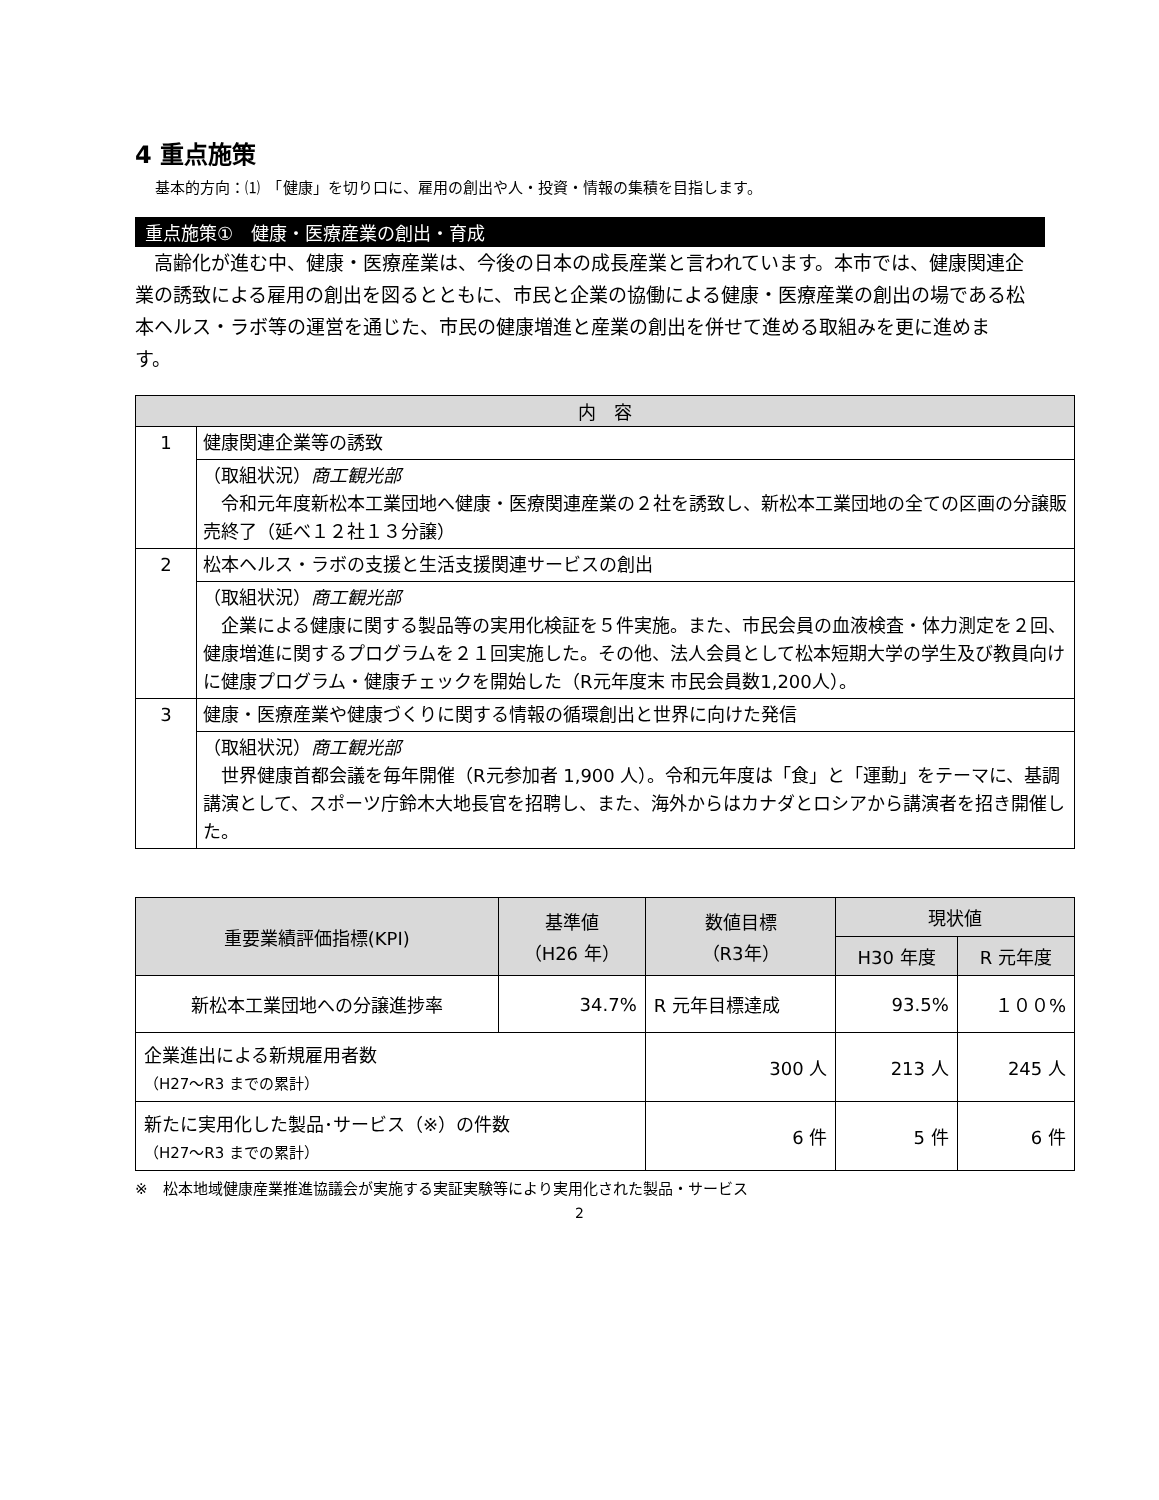4 重点施策
基本的方向：⑴　「健康」を切り口に、雇用の創出や人・投資・情報の集積を目指します。
重点施策①　健康・医療産業の創出・育成
　高齢化が進む中、健康・医療産業は、今後の日本の成長産業と言われています。本市では、健康関連企業の誘致による雇用の創出を図るとともに、市民と企業の協働による健康・医療産業の創出の場である松本ヘルス・ラボ等の運営を通じた、市民の健康増進と産業の創出を併せて進める取組みを更に進めます。
| 内 容 | |
| --- | --- |
| 1 | 健康関連企業等の誘致 |
| | （取組状況） 商工観光部 令和元年度新松本工業団地へ健康・医療関連産業の２社を誘致し、新松本工業団地の全ての区画の分譲販売終了（延べ１２社１３分譲） |
| 2 | 松本ヘルス・ラボの支援と生活支援関連サービスの創出 |
| | （取組状況） 商工観光部 企業による健康に関する製品等の実用化検証を５件実施。また、市民会員の血液検査・体力測定を２回、健康増進に関するプログラムを２１回実施した。その他、法人会員として松本短期大学の学生及び教員向けに健康プログラム・健康チェックを開始した（R元年度末 市民会員数1,200人）。 |
| 3 | 健康・医療産業や健康づくりに関する情報の循環創出と世界に向けた発信 |
| | （取組状況） 商工観光部 世界健康首都会議を毎年開催（R元参加者 1,900 人）。令和元年度は「食」と「運動」をテーマに、基調講演として、スポーツ庁鈴木大地長官を招聘し、また、海外からはカナダとロシアから講演者を招き開催した。 |
| 重要業績評価指標(KPI) | 基準値 （H26 年） | 数値目標 （R3年） | 現状値 | |
| --- | --- | --- | --- | --- |
| | | | H30 年度 | R 元年度 |
| 新松本工業団地への分譲進捗率 | 34.7% | R 元年目標達成 | 93.5% | １００% |
| 企業進出による新規雇用者数 （H27～R3 までの累計） | | 300 人 | 213 人 | 245 人 |
| 新たに実用化した製品･サービス（※）の件数 （H27～R3 までの累計） | | 6 件 | 5 件 | 6 件 |
※　松本地域健康産業推進協議会が実施する実証実験等により実用化された製品・サービス
2